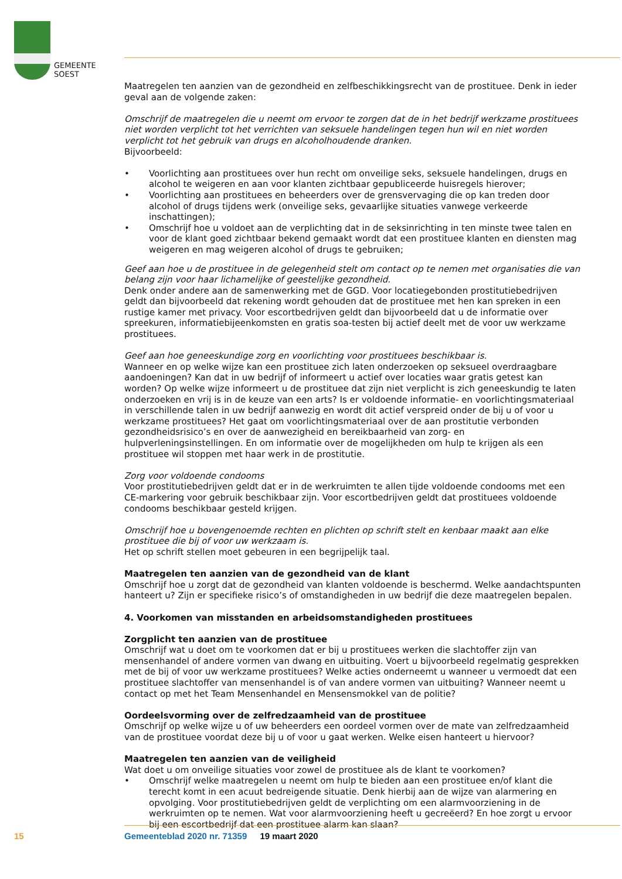GEMEENTE
SOEST
Maatregelen ten aanzien van de gezondheid en zelfbeschikkingsrecht van de prostituee. Denk in ieder geval aan de volgende zaken:
Omschrijf de maatregelen die u neemt om ervoor te zorgen dat de in het bedrijf werkzame prostituees niet worden verplicht tot het verrichten van seksuele handelingen tegen hun wil en niet worden verplicht tot het gebruik van drugs en alcoholhoudende dranken.
Bijvoorbeeld:
• Voorlichting aan prostituees over hun recht om onveilige seks, seksuele handelingen, drugs en alcohol te weigeren en aan voor klanten zichtbaar gepubliceerde huisregels hierover;
• Voorlichting aan prostituees en beheerders over de grensvervaging die op kan treden door alcohol of drugs tijdens werk (onveilige seks, gevaarlijke situaties vanwege verkeerde inschattingen);
• Omschrijf hoe u voldoet aan de verplichting dat in de seksinrichting in ten minste twee talen en voor de klant goed zichtbaar bekend gemaakt wordt dat een prostituee klanten en diensten mag weigeren en mag weigeren alcohol of drugs te gebruiken;
Geef aan hoe u de prostituee in de gelegenheid stelt om contact op te nemen met organisaties die van belang zijn voor haar lichamelijke of geestelijke gezondheid.
Denk onder andere aan de samenwerking met de GGD. Voor locatiegebonden prostitutiebedrijven geldt dan bijvoorbeeld dat rekening wordt gehouden dat de prostituee met hen kan spreken in een rustige kamer met privacy. Voor escortbedrijven geldt dan bijvoorbeeld dat u de informatie over spreekuren, informatiebijeenkomsten en gratis soa-testen bij actief deelt met de voor uw werkzame prostituees.
Geef aan hoe geneeskundige zorg en voorlichting voor prostituees beschikbaar is.
Wanneer en op welke wijze kan een prostituee zich laten onderzoeken op seksueel overdraagbare aandoeningen? Kan dat in uw bedrijf of informeert u actief over locaties waar gratis getest kan worden? Op welke wijze informeert u de prostituee dat zijn niet verplicht is zich geneeskundig te laten onderzoeken en vrij is in de keuze van een arts? Is er voldoende informatie- en voorlichtingsmateriaal in verschillende talen in uw bedrijf aanwezig en wordt dit actief verspreid onder de bij u of voor u werkzame prostituees? Het gaat om voorlichtingsmateriaal over de aan prostitutie verbonden gezondheidsrisico’s en over de aanwezigheid en bereikbaarheid van zorg- en hulpverleningsinstellingen. En om informatie over de mogelijkheden om hulp te krijgen als een prostituee wil stoppen met haar werk in de prostitutie.
Zorg voor voldoende condooms
Voor prostitutiebedrijven geldt dat er in de werkruimten te allen tijde voldoende condooms met een CE-markering voor gebruik beschikbaar zijn. Voor escortbedrijven geldt dat prostituees voldoende condooms beschikbaar gesteld krijgen.
Omschrijf hoe u bovengenoemde rechten en plichten op schrift stelt en kenbaar maakt aan elke prostituee die bij of voor uw werkzaam is.
Het op schrift stellen moet gebeuren in een begrijpelijk taal.
Maatregelen ten aanzien van de gezondheid van de klant
Omschrijf hoe u zorgt dat de gezondheid van klanten voldoende is beschermd. Welke aandachtspunten hanteert u? Zijn er specifieke risico’s of omstandigheden in uw bedrijf die deze maatregelen bepalen.
4. Voorkomen van misstanden en arbeidsomstandigheden prostituees
Zorgplicht ten aanzien van de prostituee
Omschrijf wat u doet om te voorkomen dat er bij u prostituees werken die slachtoffer zijn van mensenhandel of andere vormen van dwang en uitbuiting. Voert u bijvoorbeeld regelmatig gesprekken met de bij of voor uw werkzame prostituees? Welke acties onderneemt u wanneer u vermoedt dat een prostituee slachtoffer van mensenhandel is of van andere vormen van uitbuiting? Wanneer neemt u contact op met het Team Mensenhandel en Mensensmokkel van de politie?
Oordeelsvorming over de zelfredzaamheid van de prostituee
Omschrijf op welke wijze u of uw beheerders een oordeel vormen over de mate van zelfredzaamheid van de prostituee voordat deze bij u of voor u gaat werken. Welke eisen hanteert u hiervoor?
Maatregelen ten aanzien van de veiligheid
Wat doet u om onveilige situaties voor zowel de prostituee als de klant te voorkomen?
• Omschrijf welke maatregelen u neemt om hulp te bieden aan een prostituee en/of klant die terecht komt in een acuut bedreigende situatie. Denk hierbij aan de wijze van alarmering en opvolging. Voor prostitutiebedrijven geldt de verplichting om een alarmvoorziening in de werkruimten op te nemen. Wat voor alarmvoorziening heeft u gecreëerd? En hoe zorgt u ervoor bij een escortbedrijf dat een prostituee alarm kan slaan?
15
Gemeenteblad 2020 nr. 71359 19 maart 2020